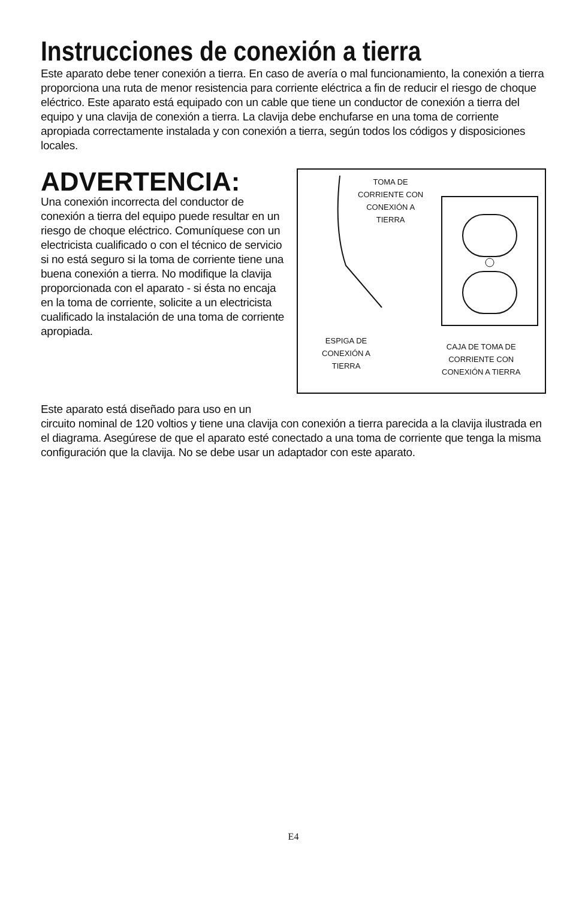Instrucciones de conexión a tierra
Este aparato debe tener conexión a tierra. En caso de avería o mal funcionamiento, la conexión a tierra proporciona una ruta de menor resistencia para corriente eléctrica a fin de reducir el riesgo de choque eléctrico. Este aparato está equipado con un cable que tiene un conductor de conexión a tierra del equipo y una clavija de conexión a tierra. La clavija debe enchufarse en una toma de corriente apropiada correctamente instalada y con conexión a tierra, según todos los códigos y disposiciones locales.
ADVERTENCIA:
Una conexión incorrecta del conductor de conexión a tierra del equipo puede resultar en un riesgo de choque eléctrico. Comuníquese con un electricista cualificado o con el técnico de servicio si no está seguro si la toma de corriente tiene una buena conexión a tierra. No modifique la clavija proporcionada con el aparato - si ésta no encaja en la toma de corriente, solicite a un electricista cualificado la instalación de una toma de corriente apropiada.
TOMA DE
CORRIENTE CON
CONEXIÓN A
TIERRA
ESPIGA DE
CONEXIÓN A
TIERRA
CAJA DE TOMA DE
CORRIENTE CON
CONEXIÓN A TIERRA
Este aparato está diseñado para uso en un
circuito nominal de 120 voltios y tiene una clavija con conexión a tierra parecida a la clavija ilustrada en el diagrama. Asegúrese de que el aparato esté conectado a una toma de corriente que tenga la misma configuración que la clavija. No se debe usar un adaptador con este aparato.
E4